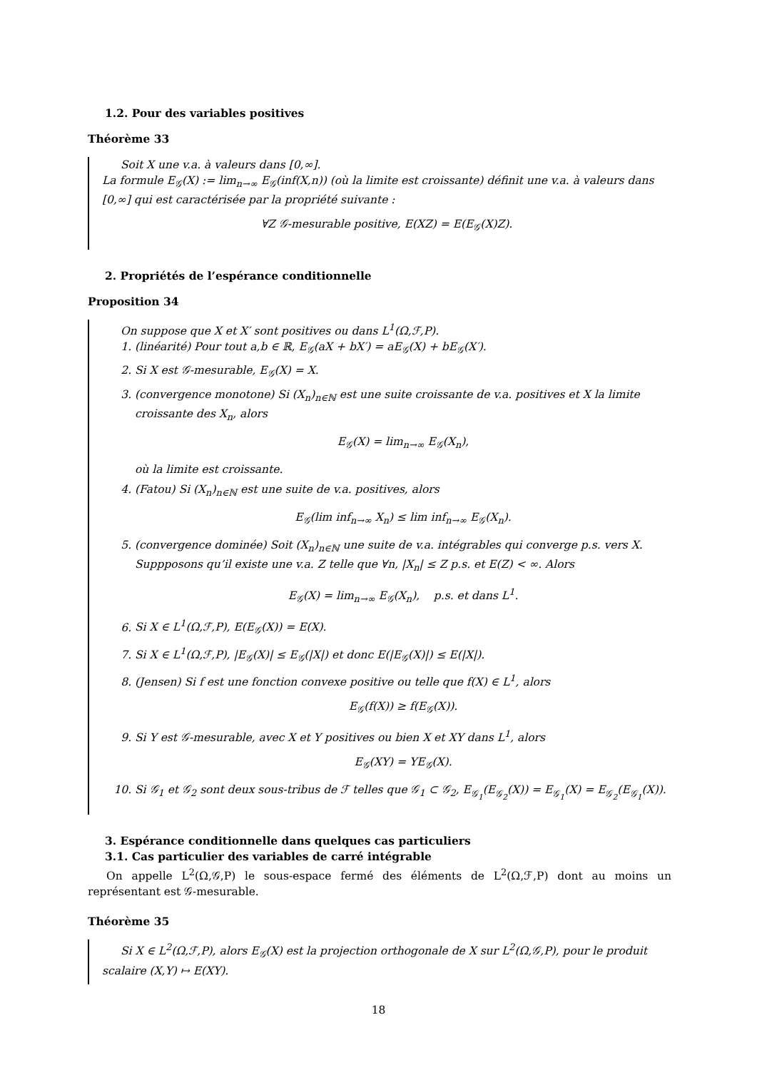1.2. Pour des variables positives
Théorème 33
Soit X une v.a. à valeurs dans [0,∞].
La formule E<sub>𝒢</sub>(X) := lim<sub>n→∞</sub> E<sub>𝒢</sub>(inf(X,n)) (où la limite est croissante) définit une v.a. à valeurs dans [0,∞] qui est caractérisée par la propriété suivante :
∀Z 𝒢-mesurable positive, E(XZ) = E(E<sub>𝒢</sub>(X)Z).
2. Propriétés de l’espérance conditionnelle
Proposition 34
On suppose que X et X′ sont positives ou dans L<sup>1</sup>(Ω,ℱ,P).
1. (linéarité) Pour tout a,b ∈ ℝ, E<sub>𝒢</sub>(aX + bX′) = aE<sub>𝒢</sub>(X) + bE<sub>𝒢</sub>(X′).
2. Si X est 𝒢-mesurable, E<sub>𝒢</sub>(X) = X.
3. (convergence monotone) Si (X<sub>n</sub>)<sub>n∈ℕ</sub> est une suite croissante de v.a. positives et X la limite croissante des X<sub>n</sub>, alors
E<sub>𝒢</sub>(X) = lim<sub>n→∞</sub> E<sub>𝒢</sub>(X<sub>n</sub>),
où la limite est croissante.
4. (Fatou) Si (X<sub>n</sub>)<sub>n∈ℕ</sub> est une suite de v.a. positives, alors
E<sub>𝒢</sub>(lim inf<sub>n→∞</sub> X<sub>n</sub>) ≤ lim inf<sub>n→∞</sub> E<sub>𝒢</sub>(X<sub>n</sub>).
5. (convergence dominée) Soit (X<sub>n</sub>)<sub>n∈ℕ</sub> une suite de v.a. intégrables qui converge p.s. vers X. Suppposons qu’il existe une v.a. Z telle que ∀n, |X<sub>n</sub>| ≤ Z p.s. et E(Z) < ∞. Alors
E<sub>𝒢</sub>(X) = lim<sub>n→∞</sub> E<sub>𝒢</sub>(X<sub>n</sub>), p.s. et dans L<sup>1</sup>.
6. Si X ∈ L<sup>1</sup>(Ω,ℱ,P), E(E<sub>𝒢</sub>(X)) = E(X).
7. Si X ∈ L<sup>1</sup>(Ω,ℱ,P), |E<sub>𝒢</sub>(X)| ≤ E<sub>𝒢</sub>(|X|) et donc E(|E<sub>𝒢</sub>(X)|) ≤ E(|X|).
8. (Jensen) Si f est une fonction convexe positive ou telle que f(X) ∈ L<sup>1</sup>, alors
E<sub>𝒢</sub>(f(X)) ≥ f(E<sub>𝒢</sub>(X)).
9. Si Y est 𝒢-mesurable, avec X et Y positives ou bien X et XY dans L<sup>1</sup>, alors
E<sub>𝒢</sub>(XY) = YE<sub>𝒢</sub>(X).
10. Si 𝒢<sub>1</sub> et 𝒢<sub>2</sub> sont deux sous-tribus de ℱ telles que 𝒢<sub>1</sub> ⊂ 𝒢<sub>2</sub>, E<sub>𝒢<sub>1</sub></sub>(E<sub>𝒢<sub>2</sub></sub>(X)) = E<sub>𝒢<sub>1</sub></sub>(X) = E<sub>𝒢<sub>2</sub></sub>(E<sub>𝒢<sub>1</sub></sub>(X)).
3. Espérance conditionnelle dans quelques cas particuliers
3.1. Cas particulier des variables de carré intégrable
On appelle L<sup>2</sup>(Ω,𝒢,P) le sous-espace fermé des éléments de L<sup>2</sup>(Ω,ℱ,P) dont au moins un représentant est 𝒢-mesurable.
Théorème 35
Si X ∈ L<sup>2</sup>(Ω,ℱ,P), alors E<sub>𝒢</sub>(X) est la projection orthogonale de X sur L<sup>2</sup>(Ω,𝒢,P), pour le produit scalaire (X,Y) ↦ E(XY).
18